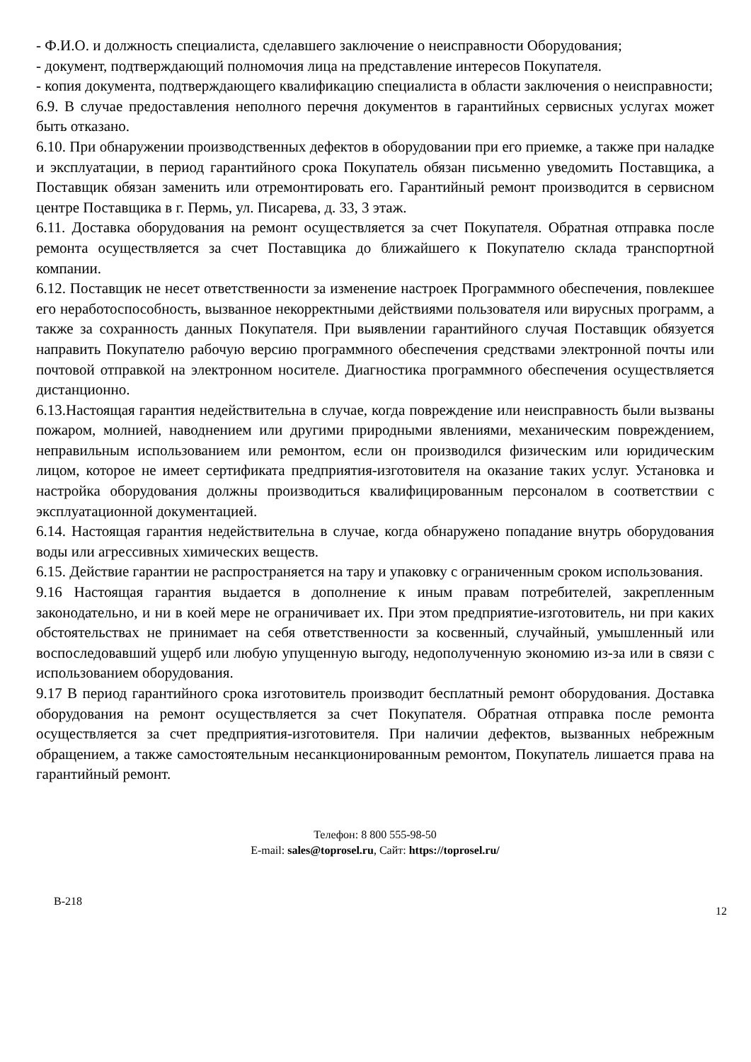- Ф.И.О. и должность специалиста, сделавшего заключение о неисправности Оборудования;
- документ, подтверждающий полномочия лица на представление интересов Покупателя.
- копия документа, подтверждающего квалификацию специалиста в области заключения о неисправности;
6.9. В случае предоставления неполного перечня документов в гарантийных сервисных услугах может быть отказано.
6.10. При обнаружении производственных дефектов в оборудовании при его приемке, а также при наладке и эксплуатации, в период гарантийного срока Покупатель обязан письменно уведомить Поставщика, а Поставщик обязан заменить или отремонтировать его. Гарантийный ремонт производится в сервисном центре Поставщика в г. Пермь, ул. Писарева, д. 33, 3 этаж.
6.11. Доставка оборудования на ремонт осуществляется за счет Покупателя. Обратная отправка после ремонта осуществляется за счет Поставщика до ближайшего к Покупателю склада транспортной компании.
6.12. Поставщик не несет ответственности за изменение настроек Программного обеспечения, повлекшее его неработоспособность, вызванное некорректными действиями пользователя или вирусных программ, а также за сохранность данных Покупателя. При выявлении гарантийного случая Поставщик обязуется направить Покупателю рабочую версию программного обеспечения средствами электронной почты или почтовой отправкой на электронном носителе. Диагностика программного обеспечения осуществляется дистанционно.
6.13.Настоящая гарантия недействительна в случае, когда повреждение или неисправность были вызваны пожаром, молнией, наводнением или другими природными явлениями, механическим повреждением, неправильным использованием или ремонтом, если он производился физическим или юридическим лицом, которое не имеет сертификата предприятия-изготовителя на оказание таких услуг. Установка и настройка оборудования должны производиться квалифицированным персоналом в соответствии с эксплуатационной документацией.
6.14. Настоящая гарантия недействительна в случае, когда обнаружено попадание внутрь оборудования воды или агрессивных химических веществ.
6.15. Действие гарантии не распространяется на тару и упаковку с ограниченным сроком использования.
9.16 Настоящая гарантия выдается в дополнение к иным правам потребителей, закрепленным законодательно, и ни в коей мере не ограничивает их. При этом предприятие-изготовитель, ни при каких обстоятельствах не принимает на себя ответственности за косвенный, случайный, умышленный или воспоследовавший ущерб или любую упущенную выгоду, недополученную экономию из-за или в связи с использованием оборудования.
9.17 В период гарантийного срока изготовитель производит бесплатный ремонт оборудования. Доставка оборудования на ремонт осуществляется за счет Покупателя. Обратная отправка после ремонта осуществляется за счет предприятия-изготовителя. При наличии дефектов, вызванных небрежным обращением, а также самостоятельным несанкционированным ремонтом, Покупатель лишается права на гарантийный ремонт.
Телефон: 8 800 555-98-50
E-mail: sales@toprosel.ru, Сайт: https://toprosel.ru/
B-218 12